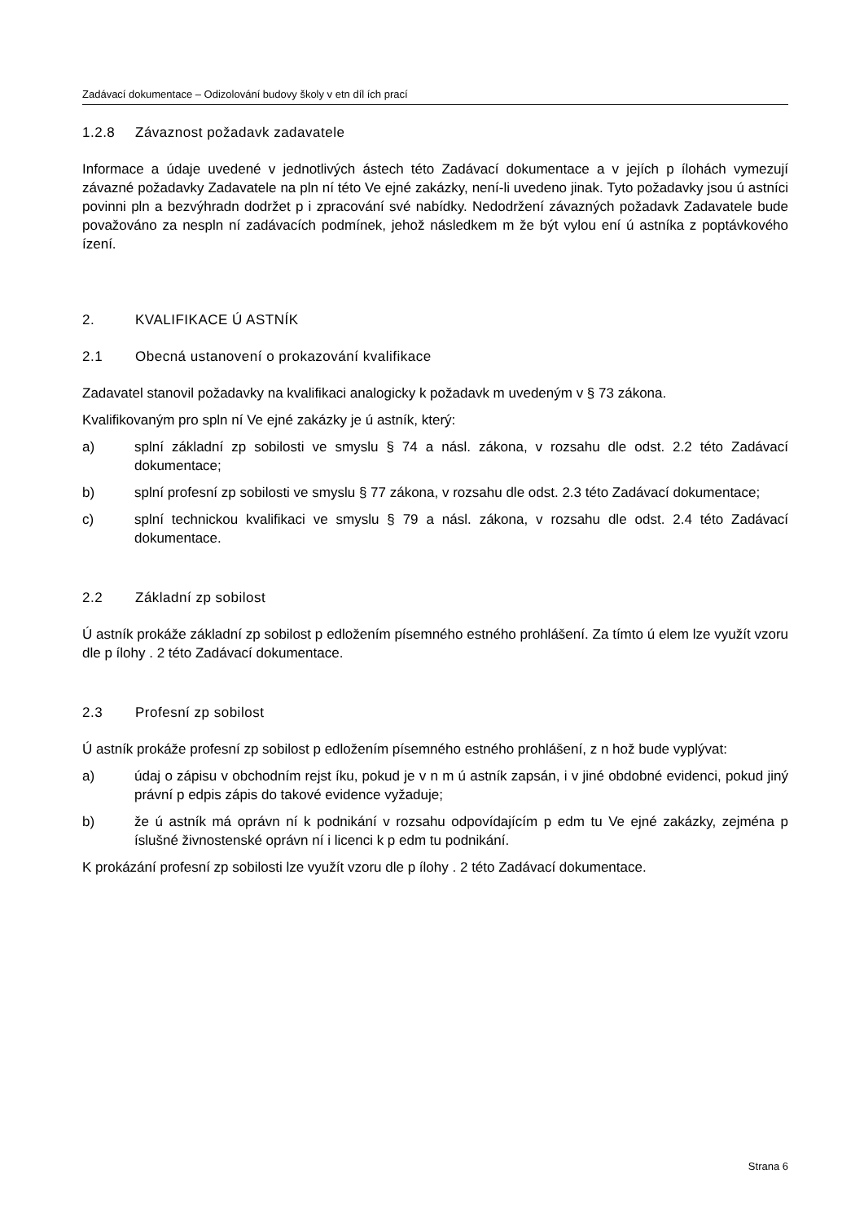Zadávací dokumentace – Odizolování budovy školy v etn díl ích prací
1.2.8 Závaznost požadavk zadavatele
Informace a údaje uvedené v jednotlivých ástech této Zadávací dokumentace a v jejích p ílohách vymezují závazné požadavky Zadavatele na pln ní této Ve ejné zakázky, není-li uvedeno jinak. Tyto požadavky jsou ú astníci povinni pln a bezvýhradn dodržet p i zpracování své nabídky. Nedodržení závazných požadavk Zadavatele bude považováno za nespln ní zadávacích podmínek, jehož následkem m že být vylou ení ú astníka z poptávkového ízení.
2. KVALIFIKACE Ú ASTNÍK
2.1 Obecná ustanovení o prokazování kvalifikace
Zadavatel stanovil požadavky na kvalifikaci analogicky k požadavk m uvedeným v § 73 zákona.
Kvalifikovaným pro spln ní Ve ejné zakázky je ú astník, který:
a) splní základní zp sobilosti ve smyslu § 74 a násl. zákona, v rozsahu dle odst. 2.2 této Zadávací dokumentace;
b) splní profesní zp sobilosti ve smyslu § 77 zákona, v rozsahu dle odst. 2.3 této Zadávací dokumentace;
c) splní technickou kvalifikaci ve smyslu § 79 a násl. zákona, v rozsahu dle odst. 2.4 této Zadávací dokumentace.
2.2 Základní zp sobilost
Ú astník prokáže základní zp sobilost p edložením písemného estného prohlášení. Za tímto ú elem lze využít vzoru dle p ílohy . 2 této Zadávací dokumentace.
2.3 Profesní zp sobilost
Ú astník prokáže profesní zp sobilost p edložením písemného estného prohlášení, z n hož bude vyplývat:
a) údaj o zápisu v obchodním rejst íku, pokud je v n m ú astník zapsán, i v jiné obdobné evidenci, pokud jiný právní p edpis zápis do takové evidence vyžaduje;
b) že ú astník má oprávn ní k podnikání v rozsahu odpovídajícím p edm tu Ve ejné zakázky, zejména p íslušné živnostenské oprávn ní i licenci k p edm tu podnikání.
K prokázání profesní zp sobilosti lze využít vzoru dle p ílohy . 2 této Zadávací dokumentace.
Strana 6